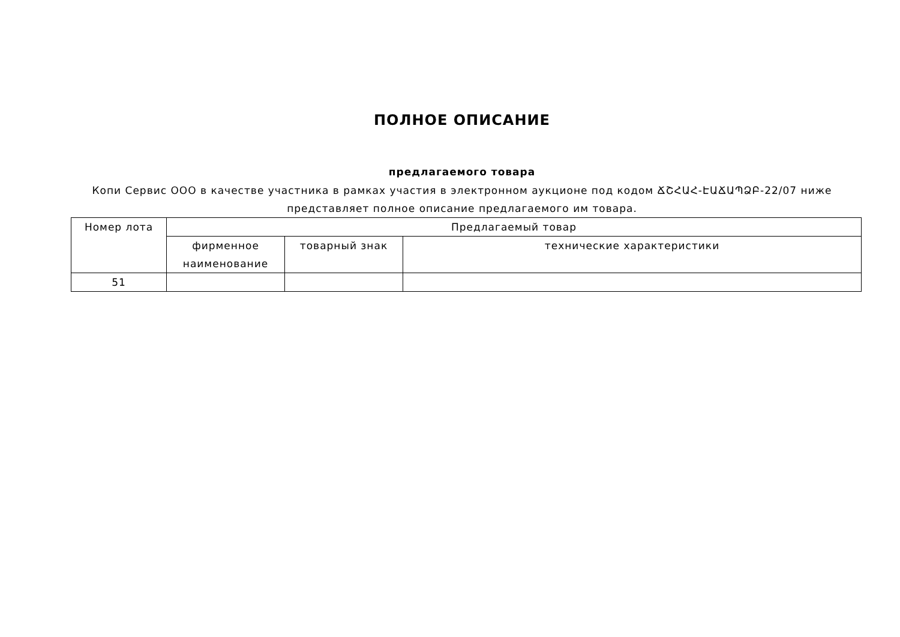ПОЛНОЕ ОПИСАНИЕ
предлагаемого товара
Копи Сервис ООО в качестве участника в рамках участия в электронном аукционе под кодом ՃՇՀԱՀ-ԷԱՃԱՊՁԲ-22/07 ниже представляет полное описание предлагаемого им товара.
| Номер лота | Предлагаемый товар | | |
| --- | --- | --- | --- |
| | фирменное наименование | товарный знак | технические характеристики |
| 51 | | | |